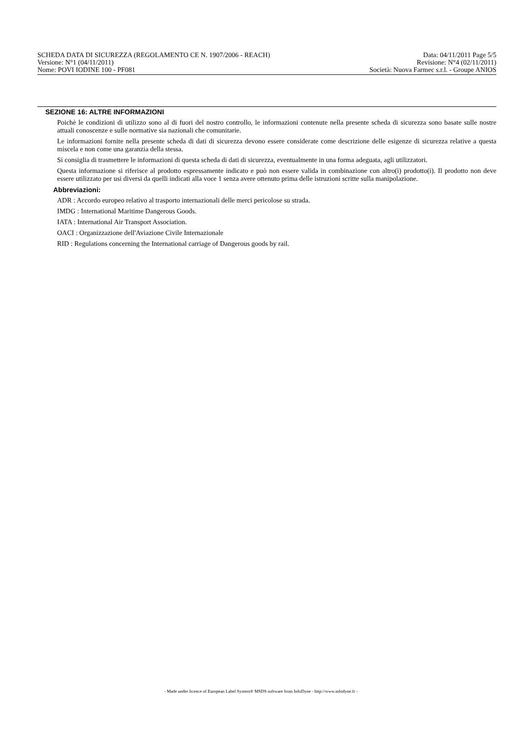SCHEDA DATA DI SICUREZZA (REGOLAMENTO CE N. 1907/2006 - REACH) Data: 04/11/2011 Page 5/5
Versione: N°1 (04/11/2011) Revisione: N°4 (02/11/2011)
Nome: POVI IODINE 100 - PF081 Società: Nuova Farmec s.r.l. - Groupe ANIOS
SEZIONE 16: ALTRE INFORMAZIONI
Poichè le condizioni di utilizzo sono al di fuori del nostro controllo, le informazioni contenute nella presente scheda di sicurezza sono basate sulle nostre attuali conoscenze e sulle normative sia nazionali che comunitarie.
Le informazioni fornite nella presente scheda di dati di sicurezza devono essere considerate come descrizione delle esigenze di sicurezza relative a questa miscela e non come una garanzia della stessa.
Si consiglia di trasmettere le informazioni di questa scheda di dati di sicurezza, eventualmente in una forma adeguata, agli utilizzatori.
Questa informazione si riferisce al prodotto espressamente indicato e può non essere valida in combinazione con altro(i) prodotto(i). Il prodotto non deve essere utilizzato per usi diversi da quelli indicati alla voce 1 senza avere ottenuto prima delle istruzioni scritte sulla manipolazione.
Abbreviazioni:
ADR : Accordo europeo relativo al trasporto internazionali delle merci pericolose su strada.
IMDG : International Maritime Dangerous Goods.
IATA : International Air Transport Association.
OACI : Organizzazione dell'Aviazione Civile Internazionale
RID : Regulations concerning the International carriage of Dangerous goods by rail.
- Made under licence of European Label System® MSDS software from InfoDyne - http://www.infodyne.fr -